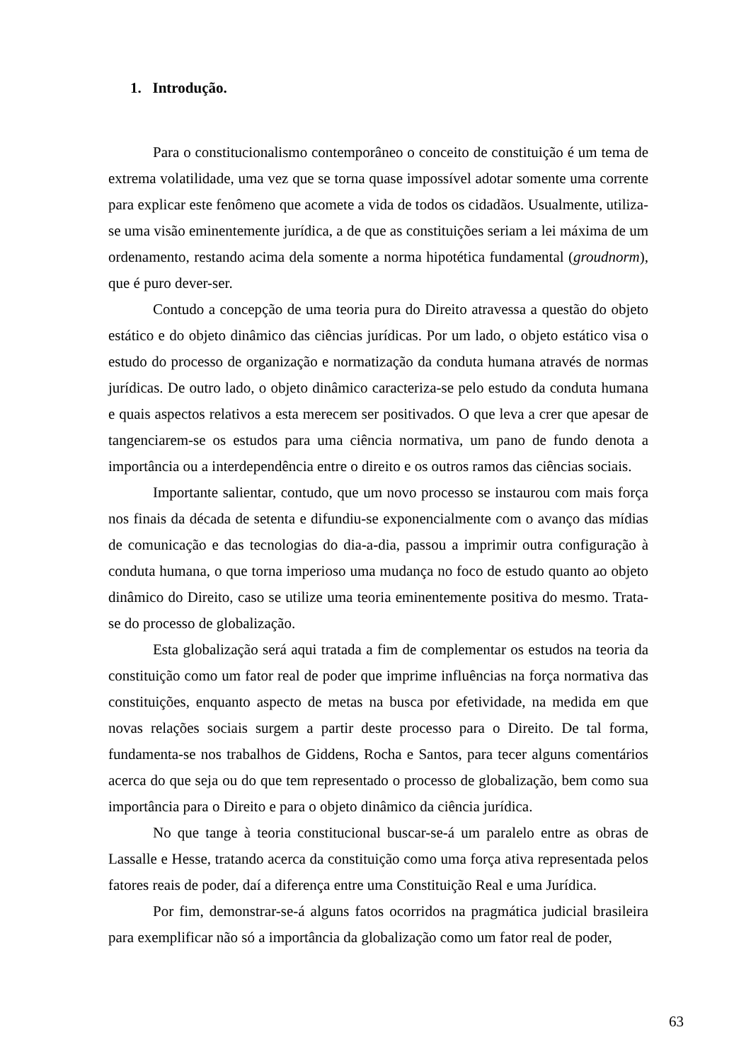1. Introdução.
Para o constitucionalismo contemporâneo o conceito de constituição é um tema de extrema volatilidade, uma vez que se torna quase impossível adotar somente uma corrente para explicar este fenômeno que acomete a vida de todos os cidadãos. Usualmente, utiliza-se uma visão eminentemente jurídica, a de que as constituições seriam a lei máxima de um ordenamento, restando acima dela somente a norma hipotética fundamental (groudnorm), que é puro dever-ser.
Contudo a concepção de uma teoria pura do Direito atravessa a questão do objeto estático e do objeto dinâmico das ciências jurídicas. Por um lado, o objeto estático visa o estudo do processo de organização e normatização da conduta humana através de normas jurídicas. De outro lado, o objeto dinâmico caracteriza-se pelo estudo da conduta humana e quais aspectos relativos a esta merecem ser positivados. O que leva a crer que apesar de tangenciarem-se os estudos para uma ciência normativa, um pano de fundo denota a importância ou a interdependência entre o direito e os outros ramos das ciências sociais.
Importante salientar, contudo, que um novo processo se instaurou com mais força nos finais da década de setenta e difundiu-se exponencialmente com o avanço das mídias de comunicação e das tecnologias do dia-a-dia, passou a imprimir outra configuração à conduta humana, o que torna imperioso uma mudança no foco de estudo quanto ao objeto dinâmico do Direito, caso se utilize uma teoria eminentemente positiva do mesmo. Trata-se do processo de globalização.
Esta globalização será aqui tratada a fim de complementar os estudos na teoria da constituição como um fator real de poder que imprime influências na força normativa das constituições, enquanto aspecto de metas na busca por efetividade, na medida em que novas relações sociais surgem a partir deste processo para o Direito. De tal forma, fundamenta-se nos trabalhos de Giddens, Rocha e Santos, para tecer alguns comentários acerca do que seja ou do que tem representado o processo de globalização, bem como sua importância para o Direito e para o objeto dinâmico da ciência jurídica.
No que tange à teoria constitucional buscar-se-á um paralelo entre as obras de Lassalle e Hesse, tratando acerca da constituição como uma força ativa representada pelos fatores reais de poder, daí a diferença entre uma Constituição Real e uma Jurídica.
Por fim, demonstrar-se-á alguns fatos ocorridos na pragmática judicial brasileira para exemplificar não só a importância da globalização como um fator real de poder,
63